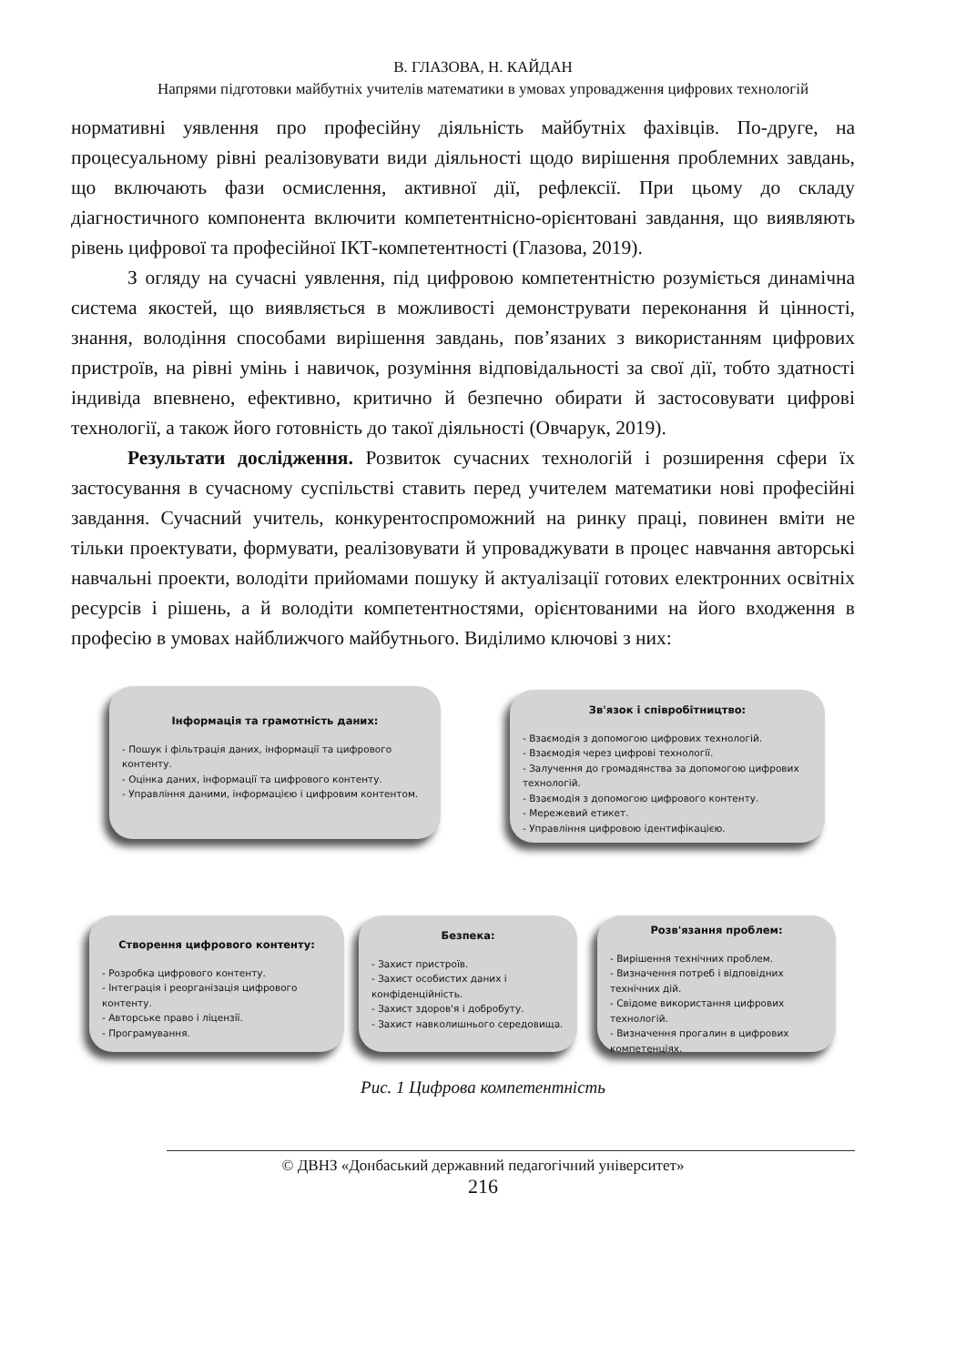В. ГЛАЗОВА, Н. КАЙДАН
Напрями підготовки майбутніх учителів математики в умовах упровадження цифрових технологій
нормативні уявлення про професійну діяльність майбутніх фахівців. По-друге, на процесуальному рівні реалізовувати види діяльності щодо вирішення проблемних завдань, що включають фази осмислення, активної дії, рефлексії. При цьому до складу діагностичного компонента включити компетентнісно-орієнтовані завдання, що виявляють рівень цифрової та професійної ІКТ-компетентності (Глазова, 2019).
З огляду на сучасні уявлення, під цифровою компетентністю розуміється динамічна система якостей, що виявляється в можливості демонструвати переконання й цінності, знання, володіння способами вирішення завдань, пов’язаних з використанням цифрових пристроїв, на рівні умінь і навичок, розуміння відповідальності за свої дії, тобто здатності індивіда впевнено, ефективно, критично й безпечно обирати й застосовувати цифрові технології, а також його готовність до такої діяльності (Овчарук, 2019).
Результати дослідження. Розвиток сучасних технологій і розширення сфери їх застосування в сучасному суспільстві ставить перед учителем математики нові професійні завдання. Сучасний учитель, конкурентоспроможний на ринку праці, повинен вміти не тільки проектувати, формувати, реалізовувати й упроваджувати в процес навчання авторські навчальні проекти, володіти прийомами пошуку й актуалізації готових електронних освітніх ресурсів і рішень, а й володіти компетентностями, орієнтованими на його входження в професію в умовах найближчого майбутнього. Виділимо ключові з них:
Інформація та грамотність даних:
- Пошук і фільтрація даних, інформації та цифрового контенту.
- Оцінка даних, інформації та цифрового контенту.
- Управління даними, інформацією і цифровим контентом.
Зв'язок і співробітництво:
- Взаємодія з допомогою цифрових технологій.
- Взаємодія через цифрові технології.
- Залучення до громадянства за допомогою цифрових технологій.
- Взаємодія з допомогою цифрового контенту.
- Мережевий етикет.
- Управління цифровою ідентифікацією.
Створення цифрового контенту:
- Розробка цифрового контенту.
- Інтеграція і реорганізація цифрового контенту.
- Авторське право і ліцензії.
- Програмування.
Безпека:
- Захист пристроїв.
- Захист особистих даних і конфіденційність.
- Захист здоров'я і добробуту.
- Захист навколишнього середовища.
Розв'язання проблем:
- Вирішення технічних проблем.
- Визначення потреб і відповідних технічних дій.
- Свідоме використання цифрових технологій.
- Визначення прогалин в цифрових компетенціях.
Рис. 1 Цифрова компетентність
© ДВНЗ «Донбаський державний педагогічний університет»
216